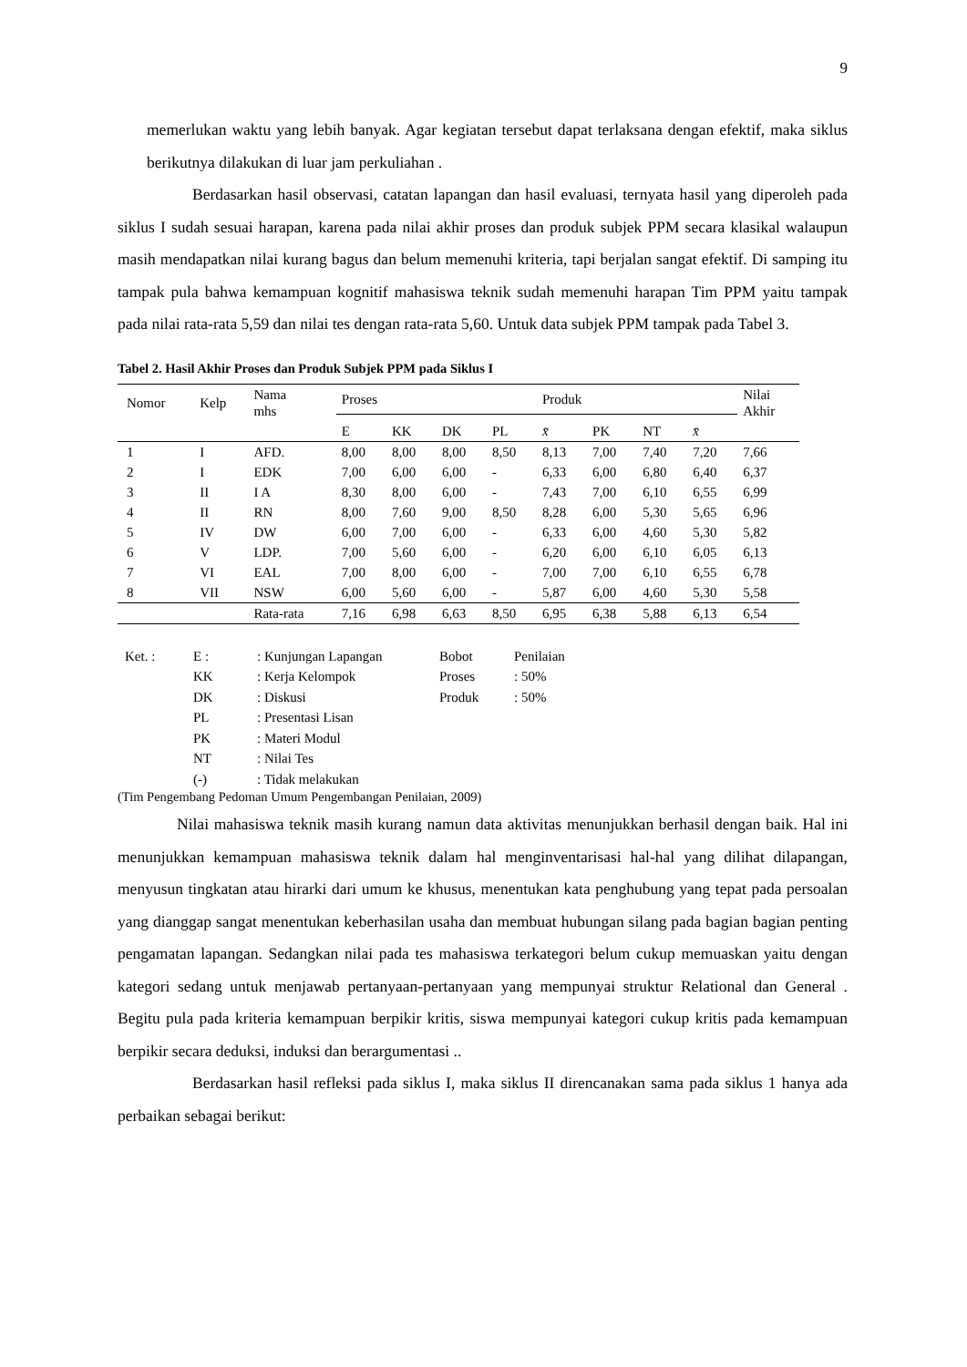9
memerlukan waktu yang lebih banyak. Agar kegiatan tersebut dapat terlaksana dengan efektif, maka siklus berikutnya dilakukan di luar jam perkuliahan .
Berdasarkan hasil observasi, catatan lapangan dan hasil evaluasi, ternyata hasil yang diperoleh pada siklus I sudah sesuai harapan, karena pada nilai akhir proses dan produk subjek PPM secara klasikal walaupun masih mendapatkan nilai kurang bagus dan belum memenuhi kriteria, tapi berjalan sangat efektif. Di samping itu tampak pula bahwa kemampuan kognitif mahasiswa teknik sudah memenuhi harapan Tim PPM yaitu tampak pada nilai rata-rata 5,59 dan nilai tes dengan rata-rata 5,60. Untuk data subjek PPM tampak pada Tabel 3.
Tabel 2. Hasil Akhir Proses dan Produk Subjek PPM pada Siklus I
| Nomor | Kelp | Nama mhs | Proses | | | | Produk | | | | Nilai Akhir |
| --- | --- | --- | --- | --- | --- | --- | --- | --- | --- | --- | --- |
| | | | E | KK | DK | PL | x̄ | PK | NT | x̄ | |
| 1 | I | AFD. | 8,00 | 8,00 | 8,00 | 8,50 | 8,13 | 7,00 | 7,40 | 7,20 | 7,66 |
| 2 | I | EDK | 7,00 | 6,00 | 6,00 | - | 6,33 | 6,00 | 6,80 | 6,40 | 6,37 |
| 3 | II | I A | 8,30 | 8,00 | 6,00 | - | 7,43 | 7,00 | 6,10 | 6,55 | 6,99 |
| 4 | II | RN | 8,00 | 7,60 | 9,00 | 8,50 | 8,28 | 6,00 | 5,30 | 5,65 | 6,96 |
| 5 | IV | DW | 6,00 | 7,00 | 6,00 | - | 6,33 | 6,00 | 4,60 | 5,30 | 5,82 |
| 6 | V | LDP. | 7,00 | 5,60 | 6,00 | - | 6,20 | 6,00 | 6,10 | 6,05 | 6,13 |
| 7 | VI | EAL | 7,00 | 8,00 | 6,00 | - | 7,00 | 7,00 | 6,10 | 6,55 | 6,78 |
| 8 | VII | NSW | 6,00 | 5,60 | 6,00 | - | 5,87 | 6,00 | 4,60 | 5,30 | 5,58 |
| | | Rata-rata | 7,16 | 6,98 | 6,63 | 8,50 | 6,95 | 6,38 | 5,88 | 6,13 | 6,54 |
| Ket. : | E : | : Kunjungan Lapangan | Bobot | Penilaian |
| | KK | : Kerja Kelompok | Proses | : 50% |
| | DK | : Diskusi | Produk | : 50% |
| | PL | : Presentasi Lisan | | |
| | PK | : Materi Modul | | |
| | NT | : Nilai Tes | | |
| | (-) | : Tidak melakukan | | |
(Tim Pengembang Pedoman Umum Pengembangan Penilaian, 2009)
Nilai mahasiswa teknik masih kurang namun data aktivitas menunjukkan berhasil dengan baik. Hal ini menunjukkan kemampuan mahasiswa teknik dalam hal menginventarisasi hal-hal yang dilihat dilapangan, menyusun tingkatan atau hirarki dari umum ke khusus, menentukan kata penghubung yang tepat pada persoalan yang dianggap sangat menentukan keberhasilan usaha dan membuat hubungan silang pada bagian bagian penting pengamatan lapangan. Sedangkan nilai pada tes mahasiswa terkategori belum cukup memuaskan yaitu dengan kategori sedang untuk menjawab pertanyaan-pertanyaan yang mempunyai struktur Relational dan General . Begitu pula pada kriteria kemampuan berpikir kritis, siswa mempunyai kategori cukup kritis pada kemampuan berpikir secara deduksi, induksi dan berargumentasi ..
Berdasarkan hasil refleksi pada siklus I, maka siklus II direncanakan sama pada siklus 1 hanya ada perbaikan sebagai berikut: